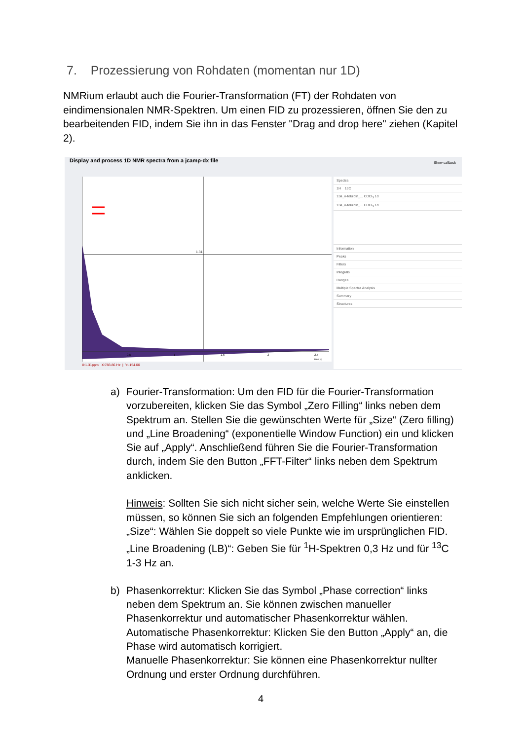7. Prozessierung von Rohdaten (momentan nur 1D)
NMRium erlaubt auch die Fourier-Transformation (FT) der Rohdaten von eindimensionalen NMR-Spektren. Um einen FID zu prozessieren, öffnen Sie den zu bearbeitenden FID, indem Sie ihn in das Fenster "Drag and drop here" ziehen (Kapitel 2).
Display and process 1D NMR spectra from a jcamp-dx file
Show callback
1.31
0.5
1
1.5
2
2.5
time [s]
Spectra
1H 13C
13a_o-toluidin_... CDCl<sub>3</sub> 1d
13a_o-toluidin_... CDCl<sub>3</sub> 1d
Information
Peaks
Filters
Integrals
Ranges
Multiple Spectra Analysis
Summary
Structures
X:1.31ppm X:783.86 Hz | Y:-154.00
a) Fourier-Transformation: Um den FID für die Fourier-Transformation vorzubereiten, klicken Sie das Symbol „Zero Filling“ links neben dem Spektrum an. Stellen Sie die gewünschten Werte für „Size“ (Zero filling) und „Line Broadening“ (exponentielle Window Function) ein und klicken Sie auf „Apply“. Anschließend führen Sie die Fourier-Transformation durch, indem Sie den Button „FFT-Filter“ links neben dem Spektrum anklicken.
Hinweis: Sollten Sie sich nicht sicher sein, welche Werte Sie einstellen müssen, so können Sie sich an folgenden Empfehlungen orientieren: „Size“: Wählen Sie doppelt so viele Punkte wie im ursprünglichen FID. „Line Broadening (LB)“: Geben Sie für <sup>1</sup>H-Spektren 0,3 Hz und für <sup>13</sup>C 1-3 Hz an.
b) Phasenkorrektur: Klicken Sie das Symbol „Phase correction“ links neben dem Spektrum an. Sie können zwischen manueller Phasenkorrektur und automatischer Phasenkorrektur wählen.
Automatische Phasenkorrektur: Klicken Sie den Button „Apply“ an, die Phase wird automatisch korrigiert.
Manuelle Phasenkorrektur: Sie können eine Phasenkorrektur nullter Ordnung und erster Ordnung durchführen.
4